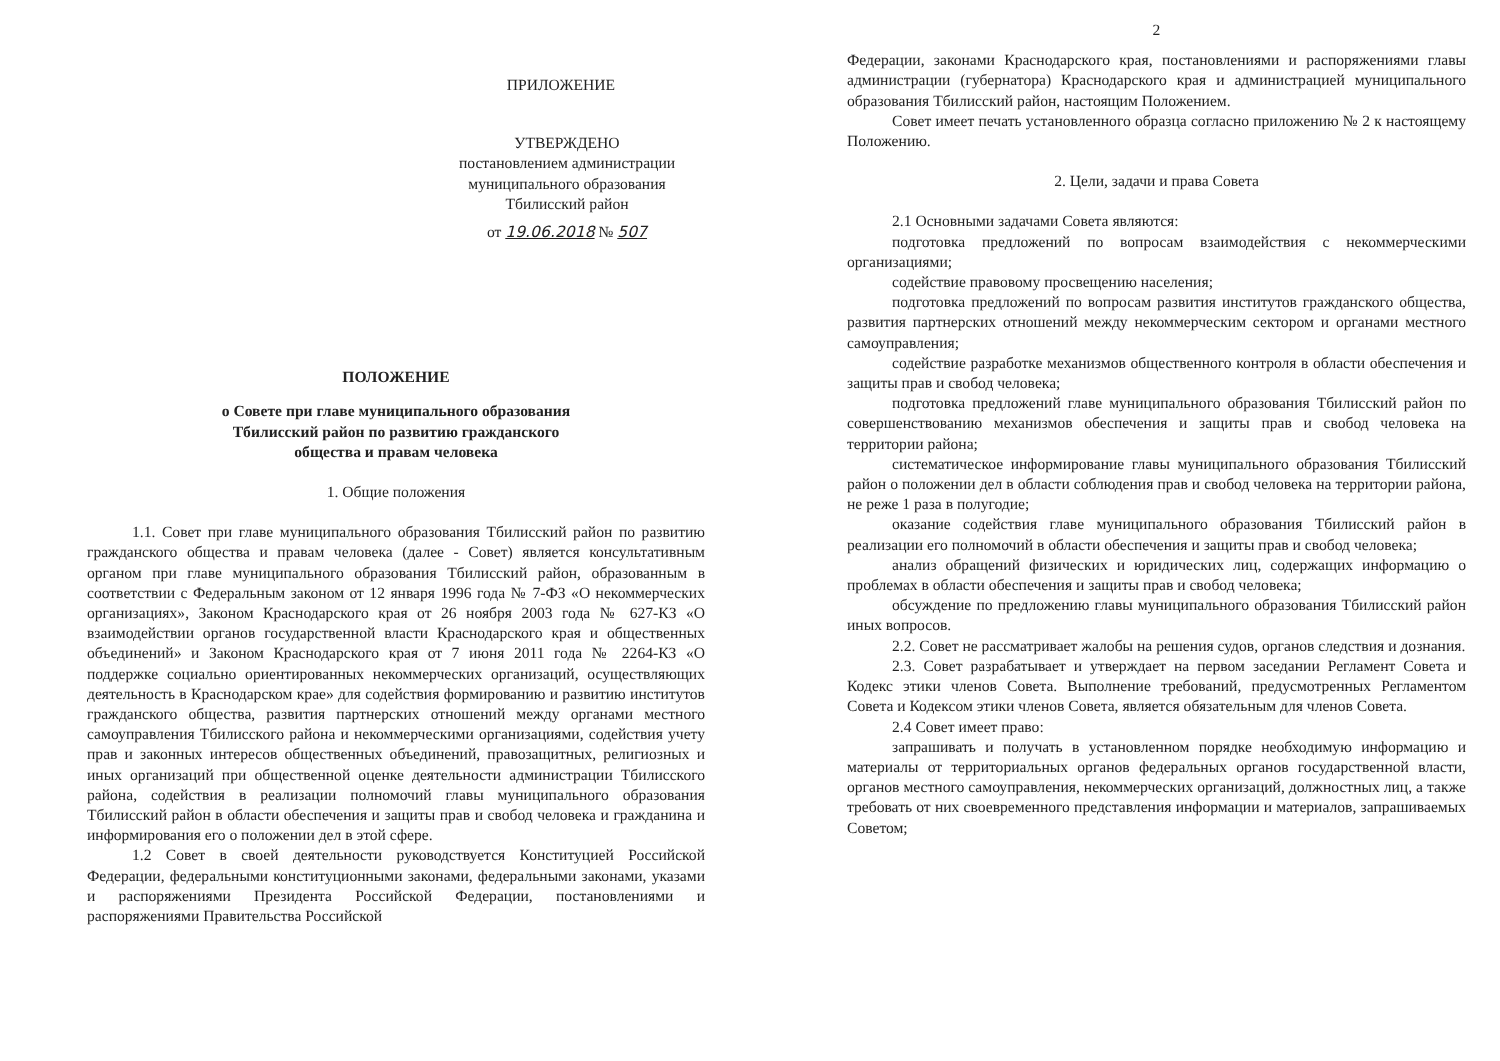ПРИЛОЖЕНИЕ
УТВЕРЖДЕНО
постановлением администрации
муниципального образования
Тбилисский район
от 19.06.2018 № 507
ПОЛОЖЕНИЕ
о Совете при главе муниципального образования
Тбилисский район по развитию гражданского
общества и правам человека
1. Общие положения
1.1. Совет при главе муниципального образования Тбилисский район по развитию гражданского общества и правам человека (далее - Совет) является консультативным органом при главе муниципального образования Тбилисский район, образованным в соответствии с Федеральным законом от 12 января 1996 года № 7-ФЗ «О некоммерческих организациях», Законом Краснодарского края от 26 ноября 2003 года № 627-КЗ «О взаимодействии органов государственной власти Краснодарского края и общественных объединений» и Законом Краснодарского края от 7 июня 2011 года № 2264-КЗ «О поддержке социально ориентированных некоммерческих организаций, осуществляющих деятельность в Краснодарском крае» для содействия формированию и развитию институтов гражданского общества, развития партнерских отношений между органами местного самоуправления Тбилисского района и некоммерческими организациями, содействия учету прав и законных интересов общественных объединений, правозащитных, религиозных и иных организаций при общественной оценке деятельности администрации Тбилисского района, содействия в реализации полномочий главы муниципального образования Тбилисский район в области обеспечения и защиты прав и свобод человека и гражданина и информирования его о положении дел в этой сфере.
1.2 Совет в своей деятельности руководствуется Конституцией Российской Федерации, федеральными конституционными законами, федеральными законами, указами и распоряжениями Президента Российской Федерации, постановлениями и распоряжениями Правительства Российской
2
Федерации, законами Краснодарского края, постановлениями и распоряжениями главы администрации (губернатора) Краснодарского края и администрацией муниципального образования Тбилисский район, настоящим Положением.
Совет имеет печать установленного образца согласно приложению № 2 к настоящему Положению.
2. Цели, задачи и права Совета
2.1 Основными задачами Совета являются:
подготовка предложений по вопросам взаимодействия с некоммерческими организациями;
содействие правовому просвещению населения;
подготовка предложений по вопросам развития институтов гражданского общества, развития партнерских отношений между некоммерческим сектором и органами местного самоуправления;
содействие разработке механизмов общественного контроля в области обеспечения и защиты прав и свобод человека;
подготовка предложений главе муниципального образования Тбилисский район по совершенствованию механизмов обеспечения и защиты прав и свобод человека на территории района;
систематическое информирование главы муниципального образования Тбилисский район о положении дел в области соблюдения прав и свобод человека на территории района, не реже 1 раза в полугодие;
оказание содействия главе муниципального образования Тбилисский район в реализации его полномочий в области обеспечения и защиты прав и свобод человека;
анализ обращений физических и юридических лиц, содержащих информацию о проблемах в области обеспечения и защиты прав и свобод человека;
обсуждение по предложению главы муниципального образования Тбилисский район иных вопросов.
2.2. Совет не рассматривает жалобы на решения судов, органов следствия и дознания.
2.3. Совет разрабатывает и утверждает на первом заседании Регламент Совета и Кодекс этики членов Совета. Выполнение требований, предусмотренных Регламентом Совета и Кодексом этики членов Совета, является обязательным для членов Совета.
2.4 Совет имеет право:
запрашивать и получать в установленном порядке необходимую информацию и материалы от территориальных органов федеральных органов государственной власти, органов местного самоуправления, некоммерческих организаций, должностных лиц, а также требовать от них своевременного представления информации и материалов, запрашиваемых Советом;